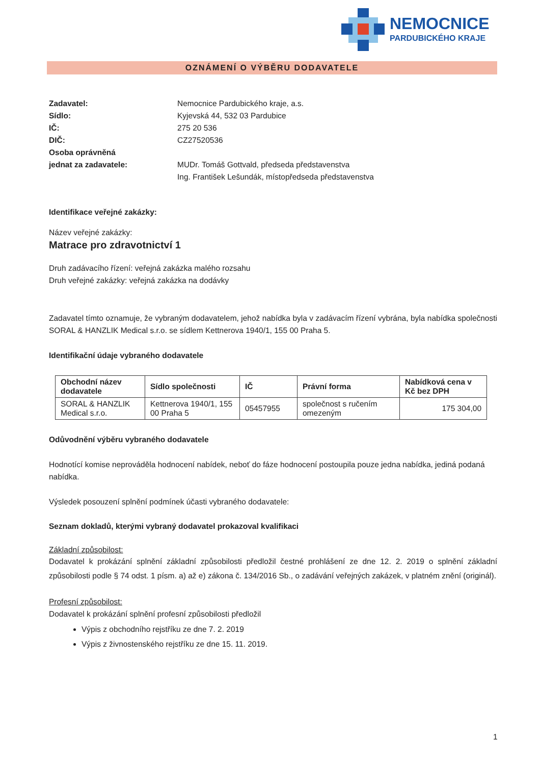NEMOCNICE
PARDUBICKÉHO KRAJE
OZNÁMENÍ O VÝBĚRU DODAVATELE
Zadavatel: Nemocnice Pardubického kraje, a.s. Sídlo: Kyjevská 44, 532 03 Pardubice IČ: 275 20 536 DIČ: CZ27520536 Osoba oprávněná
jednat za zadavatele:
MUDr. Tomáš Gottvald, předseda představenstva
Ing. František Lešundák, místopředseda představenstva
Identifikace veřejné zakázky:
Název veřejné zakázky:
Matrace pro zdravotnictví 1
Druh zadávacího řízení: veřejná zakázka malého rozsahu
Druh veřejné zakázky: veřejná zakázka na dodávky
Zadavatel tímto oznamuje, že vybraným dodavatelem, jehož nabídka byla v zadávacím řízení vybrána, byla nabídka společnosti SORAL & HANZLIK Medical s.r.o. se sídlem Kettnerova 1940/1, 155 00 Praha 5.
Identifikační údaje vybraného dodavatele
| Obchodní název dodavatele | Sídlo společnosti | IČ | Právní forma | Nabídková cena v Kč bez DPH |
| --- | --- | --- | --- | --- |
| SORAL & HANZLIK Medical s.r.o. | Kettnerova 1940/1, 155 00 Praha 5 | 05457955 | společnost s ručením omezeným | 175 304,00 |
Odůvodnění výběru vybraného dodavatele
Hodnotící komise neprováděla hodnocení nabídek, neboť do fáze hodnocení postoupila pouze jedna nabídka, jediná podaná nabídka.
Výsledek posouzení splnění podmínek účasti vybraného dodavatele:
Seznam dokladů, kterými vybraný dodavatel prokazoval kvalifikaci
Základní způsobilost:
Dodavatel k prokázání splnění základní způsobilosti předložil čestné prohlášení ze dne 12. 2. 2019 o splnění základní způsobilosti podle § 74 odst. 1 písm. a) až e) zákona č. 134/2016 Sb., o zadávání veřejných zakázek, v platném znění (originál).
Profesní způsobilost:
Dodavatel k prokázání splnění profesní způsobilosti předložil
Výpis z obchodního rejstříku ze dne 7. 2. 2019
Výpis z živnostenského rejstříku ze dne 15. 11. 2019.
1